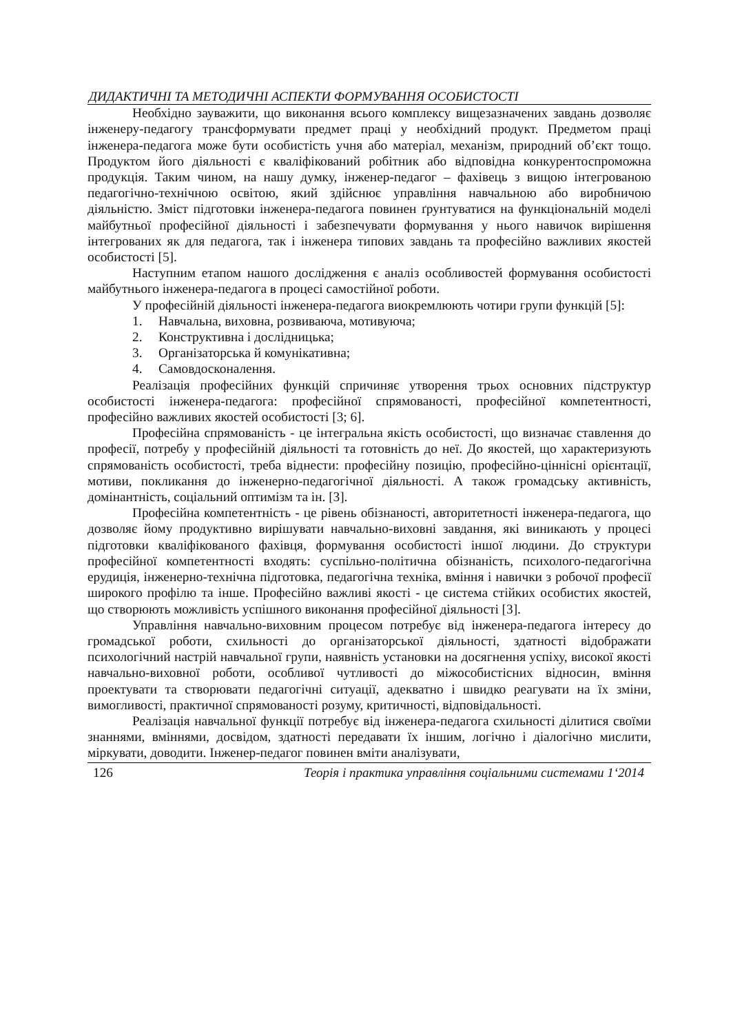ДИДАКТИЧНІ ТА МЕТОДИЧНІ АСПЕКТИ ФОРМУВАННЯ ОСОБИСТОСТІ
Необхідно зауважити, що виконання всього комплексу вищезазначених завдань дозволяє інженеру-педагогу трансформувати предмет праці у необхідний продукт. Предметом праці інженера-педагога може бути особистість учня або матеріал, механізм, природний об’єкт тощо. Продуктом його діяльності є кваліфікований робітник або відповідна конкурентоспроможна продукція. Таким чином, на нашу думку, інженер-педагог – фахівець з вищою інтегрованою педагогічно-технічною освітою, який здійснює управління навчальною або виробничою діяльністю. Зміст підготовки інженера-педагога повинен ґрунтуватися на функціональній моделі майбутньої професійної діяльності і забезпечувати формування у нього навичок вирішення інтегрованих як для педагога, так і інженера типових завдань та професійно важливих якостей особистості [5].
Наступним етапом нашого дослідження є аналіз особливостей формування особистості майбутнього інженера-педагога в процесі самостійної роботи.
У професійній діяльності інженера-педагога виокремлюють чотири групи функцій [5]:
1. Навчальна, виховна, розвиваюча, мотивуюча;
2. Конструктивна і дослідницька;
3. Організаторська й комунікативна;
4. Самовдосконалення.
Реалізація професійних функцій спричиняє утворення трьох основних підструктур особистості інженера-педагога: професійної спрямованості, професійної компетентності, професійно важливих якостей особистості [3; 6].
Професійна спрямованість - це інтегральна якість особистості, що визначає ставлення до професії, потребу у професійній діяльності та готовність до неї. До якостей, що характеризують спрямованість особистості, треба віднести: професійну позицію, професійно-ціннісні орієнтації, мотиви, покликання до інженерно-педагогічної діяльності. А також громадську активність, домінантність, соціальний оптимізм та ін. [3].
Професійна компетентність - це рівень обізнаності, авторитетності інженера-педагога, що дозволяє йому продуктивно вирішувати навчально-виховні завдання, які виникають у процесі підготовки кваліфікованого фахівця, формування особистості іншої людини. До структури професійної компетентності входять: суспільно-політична обізнаність, психолого-педагогічна ерудиція, інженерно-технічна підготовка, педагогічна техніка, вміння і навички з робочої професії широкого профілю та інше. Професійно важливі якості - це система стійких особистих якостей, що створюють можливість успішного виконання професійної діяльності [3].
Управління навчально-виховним процесом потребує від інженера-педагога інтересу до громадської роботи, схильності до організаторської діяльності, здатності відображати психологічний настрій навчальної групи, наявність установки на досягнення успіху, високої якості навчально-виховної роботи, особливої чутливості до міжособистісних відносин, вміння проектувати та створювати педагогічні ситуації, адекватно і швидко реагувати на їх зміни, вимогливості, практичної спрямованості розуму, критичності, відповідальності.
Реалізація навчальної функції потребує від інженера-педагога схильності ділитися своїми знаннями, вміннями, досвідом, здатності передавати їх іншим, логічно і діалогічно мислити, міркувати, доводити. Інженер-педагог повинен вміти аналізувати,
126 Теорія і практика управління соціальними системами 1‘2014